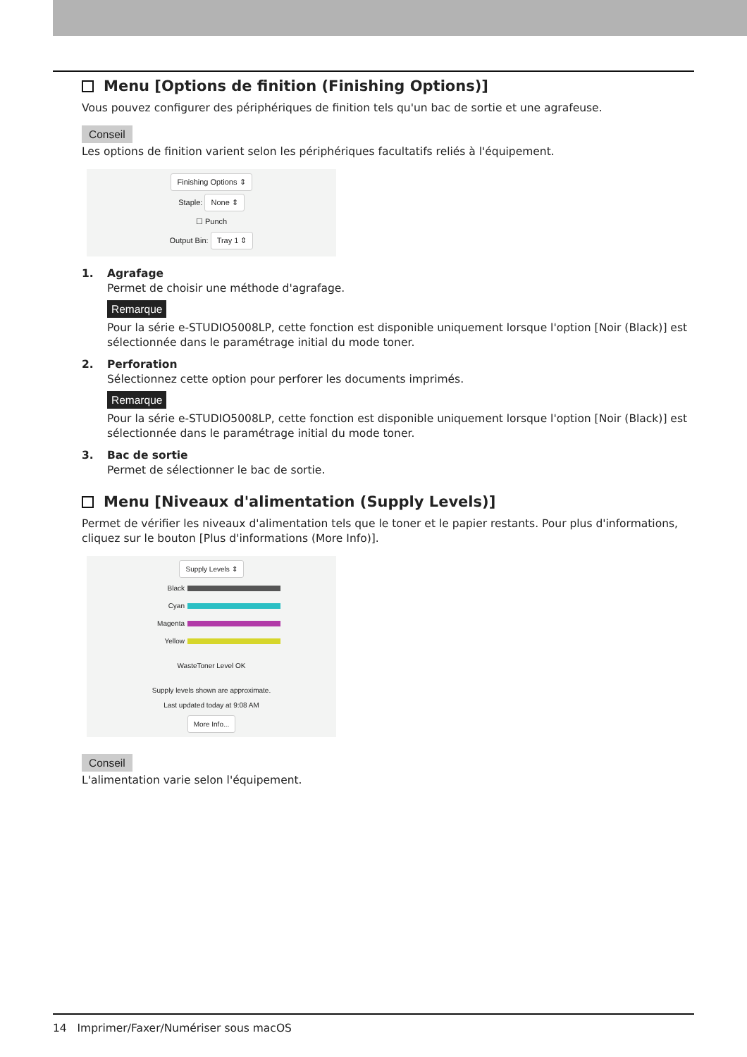Menu [Options de finition (Finishing Options)]
Vous pouvez configurer des périphériques de finition tels qu'un bac de sortie et une agrafeuse.
Conseil
Les options de finition varient selon les périphériques facultatifs reliés à l'équipement.
Finishing Options ⇕
Staple: None ⇕
☐ Punch
Output Bin: Tray 1 ⇕
1. Agrafage
Permet de choisir une méthode d'agrafage.
Remarque
Pour la série e-STUDIO5008LP, cette fonction est disponible uniquement lorsque l'option [Noir (Black)] est sélectionnée dans le paramétrage initial du mode toner.
2. Perforation
Sélectionnez cette option pour perforer les documents imprimés.
Remarque
Pour la série e-STUDIO5008LP, cette fonction est disponible uniquement lorsque l'option [Noir (Black)] est sélectionnée dans le paramétrage initial du mode toner.
3. Bac de sortie
Permet de sélectionner le bac de sortie.
Menu [Niveaux d'alimentation (Supply Levels)]
Permet de vérifier les niveaux d'alimentation tels que le toner et le papier restants. Pour plus d'informations, cliquez sur le bouton [Plus d'informations (More Info)].
Supply Levels ⇕
Black
Cyan
Magenta
Yellow
WasteToner Level OK
Supply levels shown are approximate.
Last updated today at 9:08 AM
More Info...
Conseil
L'alimentation varie selon l'équipement.
14 Imprimer/Faxer/Numériser sous macOS